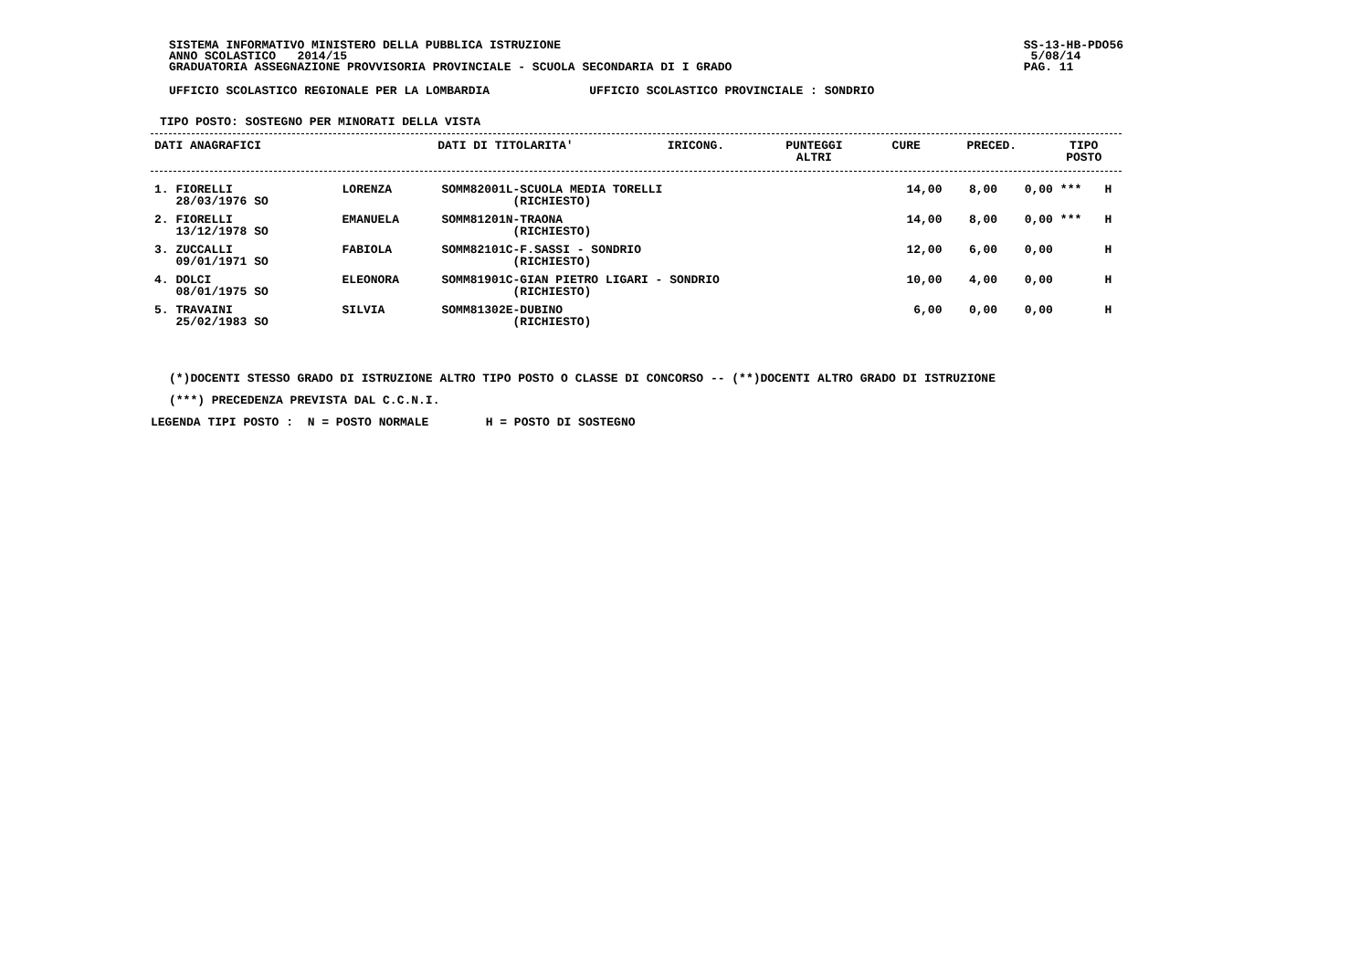SISTEMA INFORMATIVO MINISTERO DELLA PUBBLICA ISTRUZIONE
ANNO SCOLASTICO   2014/15
GRADUATORIA ASSEGNAZIONE PROVVISORIA PROVINCIALE - SCUOLA SECONDARIA DI I GRADO
SS-13-HB-PDO56
 5/08/14
PAG. 11
UFFICIO SCOLASTICO REGIONALE PER LA LOMBARDIA              UFFICIO SCOLASTICO PROVINCIALE : SONDRIO
TIPO POSTO: SOSTEGNO PER MINORATI DELLA VISTA
| DATI ANAGRAFICI | | DATI DI TITOLARITA' | IRICONG. | PUNTEGGI ALTRI | CURE | PRECED. | TIPO POSTO |
| --- | --- | --- | --- | --- | --- | --- | --- |
| 1. FIORELLI 28/03/1976 SO | LORENZA | SOMM82001L-SCUOLA MEDIA TORELLI (RICHIESTO) | 14,00 | 8,00 | 0,00 | *** | H |
| 2. FIORELLI 13/12/1978 SO | EMANUELA | SOMM81201N-TRAONA (RICHIESTO) | 14,00 | 8,00 | 0,00 | *** | H |
| 3. ZUCCALLI 09/01/1971 SO | FABIOLA | SOMM82101C-F.SASSI - SONDRIO (RICHIESTO) | 12,00 | 6,00 | 0,00 | | H |
| 4. DOLCI 08/01/1975 SO | ELEONORA | SOMM81901C-GIAN PIETRO LIGARI - SONDRIO (RICHIESTO) | 10,00 | 4,00 | 0,00 | | H |
| 5. TRAVAINI 25/02/1983 SO | SILVIA | SOMM81302E-DUBINO (RICHIESTO) | 6,00 | 0,00 | 0,00 | | H |
(*)DOCENTI STESSO GRADO DI ISTRUZIONE ALTRO TIPO POSTO O CLASSE DI CONCORSO -- (**)DOCENTI ALTRO GRADO DI ISTRUZIONE
(***) PRECEDENZA PREVISTA DAL C.C.N.I.
LEGENDA TIPI POSTO :  N = POSTO NORMALE        H = POSTO DI SOSTEGNO